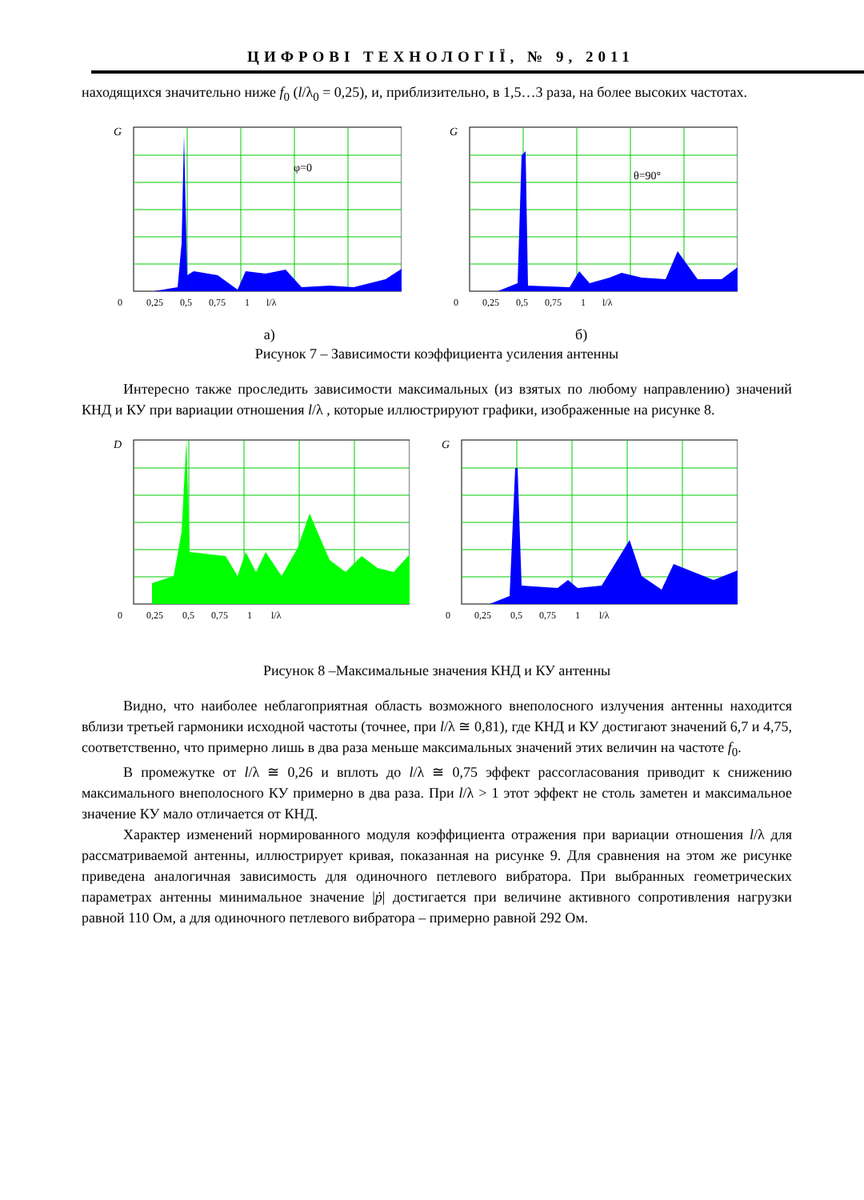ЦИФРОВІ ТЕХНОЛОГІЇ, № 9, 2011
находящихся значительно ниже f<sub>0</sub> (l/λ<sub>0</sub> = 0,25), и, приблизительно, в 1,5…3 раза, на более высоких частотах.
G
φ=0
0 0,25 0,5 0,75 1 l/λ
G
θ=90°
0 0,25 0,5 0,75 1 l/λ
а) б)
Рисунок 7 – Зависимости коэффициента усиления антенны
Интересно также проследить зависимости максимальных (из взятых по любому направлению) значений КНД и КУ при вариации отношения l/λ , которые иллюстрируют графики, изображенные на рисунке 8.
D
0 0,25 0,5 0,75 1 l/λ
G
0 0,25 0,5 0,75 1 l/λ
Рисунок 8 –Максимальные значения КНД и КУ антенны
Видно, что наиболее неблагоприятная область возможного внеполосного излучения антенны находится вблизи третьей гармоники исходной частоты (точнее, при l/λ ≅ 0,81), где КНД и КУ достигают значений 6,7 и 4,75, соответственно, что примерно лишь в два раза меньше максимальных значений этих величин на частоте f<sub>0</sub>.
В промежутке от l/λ ≅ 0,26 и вплоть до l/λ ≅ 0,75 эффект рассогласования приводит к снижению максимального внеполосного КУ примерно в два раза. При l/λ > 1 этот эффект не столь заметен и максимальное значение КУ мало отличается от КНД.
Характер изменений нормированного модуля коэффициента отражения при вариации отношения l/λ для рассматриваемой антенны, иллюстрирует кривая, показанная на рисунке 9. Для сравнения на этом же рисунке приведена аналогичная зависимость для одиночного петлевого вибратора. При выбранных геометрических параметрах антенны минимальное значение |ṗ| достигается при величине активного сопротивления нагрузки равной 110 Ом, а для одиночного петлевого вибратора – примерно равной 292 Ом.